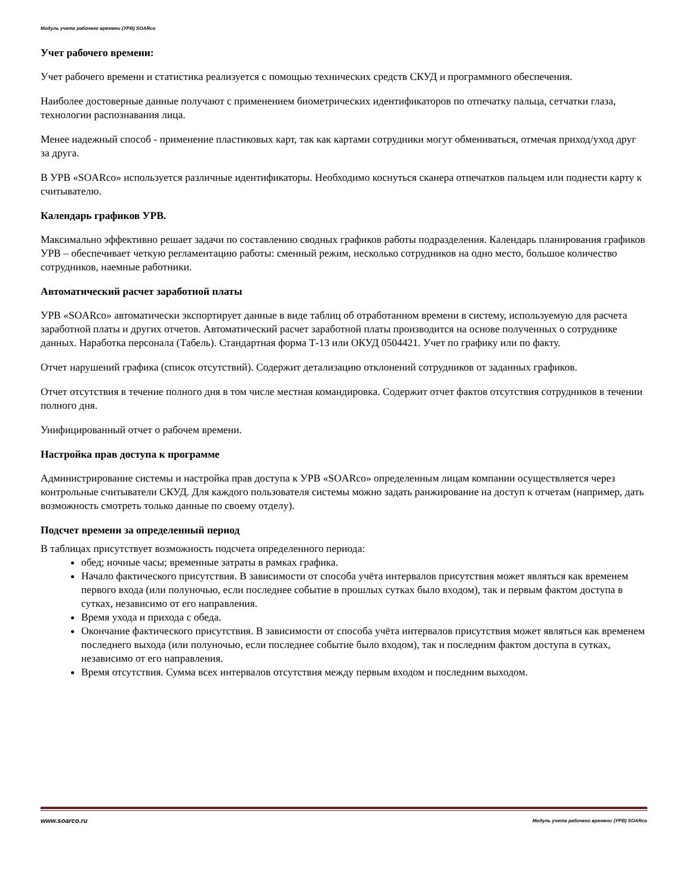Модуль учета рабочего времени (УРВ) SOARco
Учет рабочего времени:
Учет рабочего времени и статистика реализуется с помощью технических средств СКУД и программного обеспечения.
Наиболее достоверные данные получают с применением биометрических идентификаторов по отпечатку пальца, сетчатки глаза, технологии распознавания лица.
Менее надежный способ - применение пластиковых карт, так как картами сотрудники могут обмениваться, отмечая приход/уход друг за друга.
В УРВ «SOARco» используется различные идентификаторы. Необходимо коснуться сканера отпечатков пальцем или поднести карту к считывателю.
Календарь графиков УРВ.
Максимально эффективно решает задачи по составлению сводных графиков работы подразделения. Календарь планирования графиков УРВ – обеспечивает четкую регламентацию работы: сменный режим, несколько сотрудников на одно место, большое количество сотрудников, наемные работники.
Автоматический расчет заработной платы
УРВ «SOARco» автоматически экспортирует данные в виде таблиц об отработанном времени в систему, используемую для расчета заработной платы и других отчетов. Автоматический расчет заработной платы производится на основе полученных о сотруднике данных. Наработка персонала (Табель). Стандартная форма Т-13 или ОКУД 0504421. Учет по графику или по факту.
Отчет нарушений графика (список отсутствий). Содержит детализацию отклонений сотрудников от заданных графиков.
Отчет отсутствия в течение полного дня в том числе местная командировка. Содержит отчет фактов отсутствия сотрудников в течении полного дня.
Унифицированный отчет о рабочем времени.
Настройка прав доступа к программе
Администрирование системы и настройка прав доступа к УРВ «SOARco» определенным лицам компании осуществляется через контрольные считыватели СКУД. Для каждого пользователя системы можно задать ранжирование на доступ к отчетам (например, дать возможность смотреть только данные по своему отделу).
Подсчет времени за определенный период
В таблицах присутствует возможность подсчета определенного периода:
обед; ночные часы; временные затраты в рамках графика.
Начало фактического присутствия. В зависимости от способа учёта интервалов присутствия может являться как временем первого входа (или полуночью, если последнее событие в прошлых сутках было входом), так и первым фактом доступа в сутках, независимо от его направления.
Время ухода и прихода с обеда.
Окончание фактического присутствия. В зависимости от способа учёта интервалов присутствия может являться как временем последнего выхода (или полуночью, если последнее событие было входом), так и последним фактом доступа в сутках, независимо от его направления.
Время отсутствия. Сумма всех интервалов отсутствия между первым входом и последним выходом.
www.soarco.ru Модуль учета рабочего времени (УРВ) SOARco